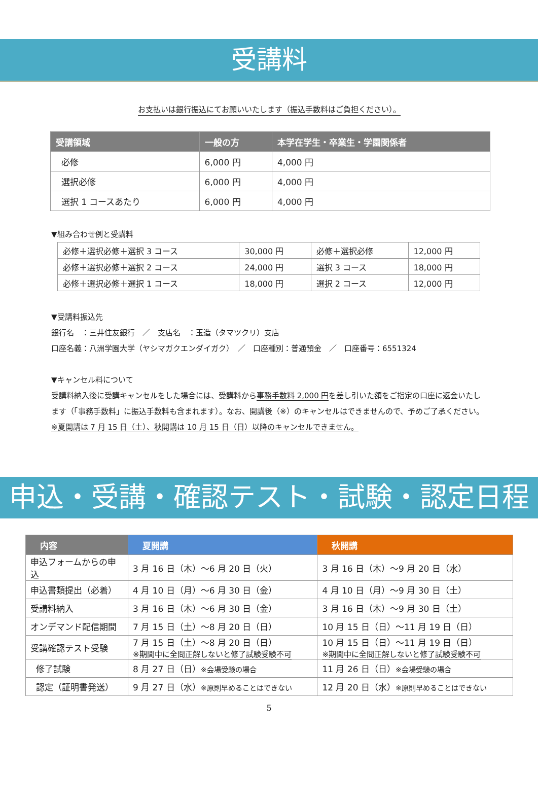受講料
お支払いは銀行振込にてお願いいたします（振込手数料はご負担ください）。
| 受講領域 | 一般の方 | 本学在学生・卒業生・学園関係者 |
| --- | --- | --- |
| 必修 | 6,000 円 | 4,000 円 |
| 選択必修 | 6,000 円 | 4,000 円 |
| 選択 1 コースあたり | 6,000 円 | 4,000 円 |
▼組み合わせ例と受講料
| 必修＋選択必修＋選択 3 コース | 30,000 円 | 必修＋選択必修 | 12,000 円 |
| 必修＋選択必修＋選択 2 コース | 24,000 円 | 選択 3 コース | 18,000 円 |
| 必修＋選択必修＋選択 1 コース | 18,000 円 | 選択 2 コース | 12,000 円 |
▼受講料振込先
銀行名　：三井住友銀行　／　支店名　：玉造（タマツクリ）支店
口座名義：八洲学園大学（ヤシマガクエンダイガク）　／　口座種別：普通預金　／　口座番号：6551324
▼キャンセル料について
受講料納入後に受講キャンセルをした場合には、受講料から事務手数料 2,000 円を差し引いた額をご指定の口座に返金いたします（「事務手数料」に振込手数料も含まれます）。なお、開講後（※）のキャンセルはできませんので、予めご了承ください。※夏開講は 7 月 15 日（土）、秋開講は 10 月 15 日（日）以降のキャンセルできません。
申込・受講・確認テスト・試験・認定日程
| 内容 | 夏開講 | 秋開講 |
| --- | --- | --- |
| 申込フォームからの申込 | 3 月 16 日（木）～6 月 20 日（火） | 3 月 16 日（木）～9 月 20 日（水） |
| 申込書類提出（必着） | 4 月 10 日（月）～6 月 30 日（金） | 4 月 10 日（月）～9 月 30 日（土） |
| 受講料納入 | 3 月 16 日（木）～6 月 30 日（金） | 3 月 16 日（木）～9 月 30 日（土） |
| オンデマンド配信期間 | 7 月 15 日（土）～8 月 20 日（日） | 10 月 15 日（日）～11 月 19 日（日） |
| 受講確認テスト受験 | 7 月 15 日（土）～8 月 20 日（日） ※期間中に全問正解しないと修了試験受験不可 | 10 月 15 日（日）～11 月 19 日（日） ※期間中に全問正解しないと修了試験受験不可 |
| 修了試験 | 8 月 27 日（日） ※会場受験の場合 | 11 月 26 日（日） ※会場受験の場合 |
| 認定（証明書発送） | 9 月 27 日（水） ※原則早めることはできない | 12 月 20 日（水） ※原則早めることはできない |
5